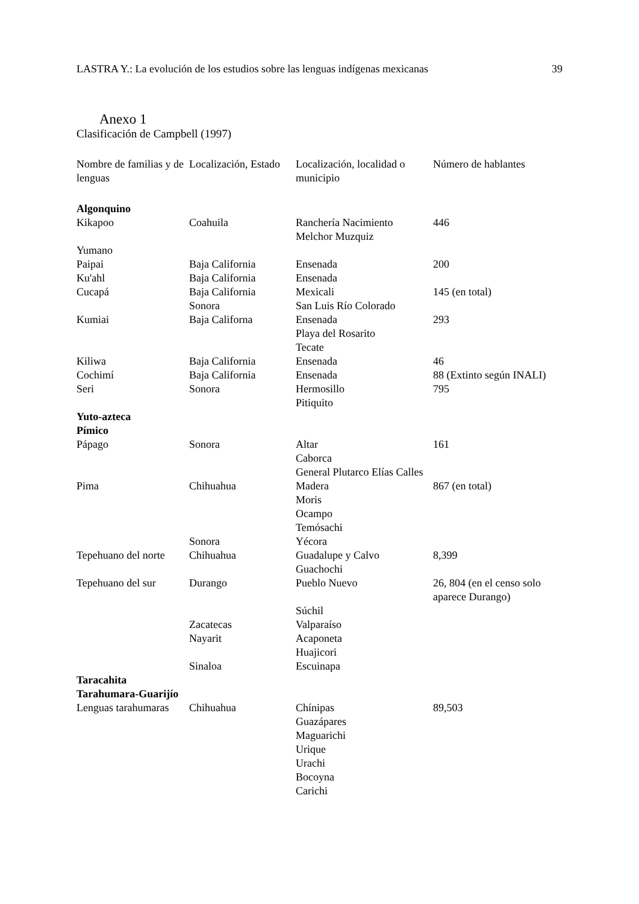LASTRA Y.: La evolución de los estudios sobre las lenguas indígenas mexicanas 39
Anexo 1
Clasificación de Campbell (1997)
| Nombre de familias y de lenguas | Localización, Estado | Localización, localidad o municipio | Número de hablantes |
| --- | --- | --- | --- |
| Algonquino | | | |
| Kikapoo | Coahuila | Ranchería Nacimiento Melchor Muzquiz | 446 |
| Yumano | | | |
| Paipai | Baja California | Ensenada | 200 |
| Ku'ahl | Baja California | Ensenada | |
| Cucapá | Baja California Sonora | Mexicali San Luis Río Colorado | 145 (en total) |
| Kumiai | Baja Californa | Ensenada Playa del Rosarito Tecate | 293 |
| Kiliwa | Baja California | Ensenada | 46 |
| Cochimí | Baja California | Ensenada | 88 (Extinto según INALI) |
| Seri | Sonora | Hermosillo Pitiquito | 795 |
| Yuto-azteca Pímico | | | |
| Pápago | Sonora | Altar Caborca General Plutarco Elías Calles | 161 |
| Pima | Chihuahua Sonora | Madera Moris Ocampo Temósachi Yécora | 867 (en total) |
| Tepehuano del norte | Chihuahua | Guadalupe y Calvo Guachochi | 8,399 |
| Tepehuano del sur | Durango Zacatecas Nayarit Sinaloa | Pueblo Nuevo Súchil Valparaíso Acaponeta Huajicori Escuinapa | 26, 804 (en el censo solo aparece Durango) |
| Taracahita Tarahumara-Guarijío | | | |
| Lenguas tarahumaras | Chihuahua | Chínipas Guazápares Maguarichi Urique Urachi Bocoyna Carichi | 89,503 |